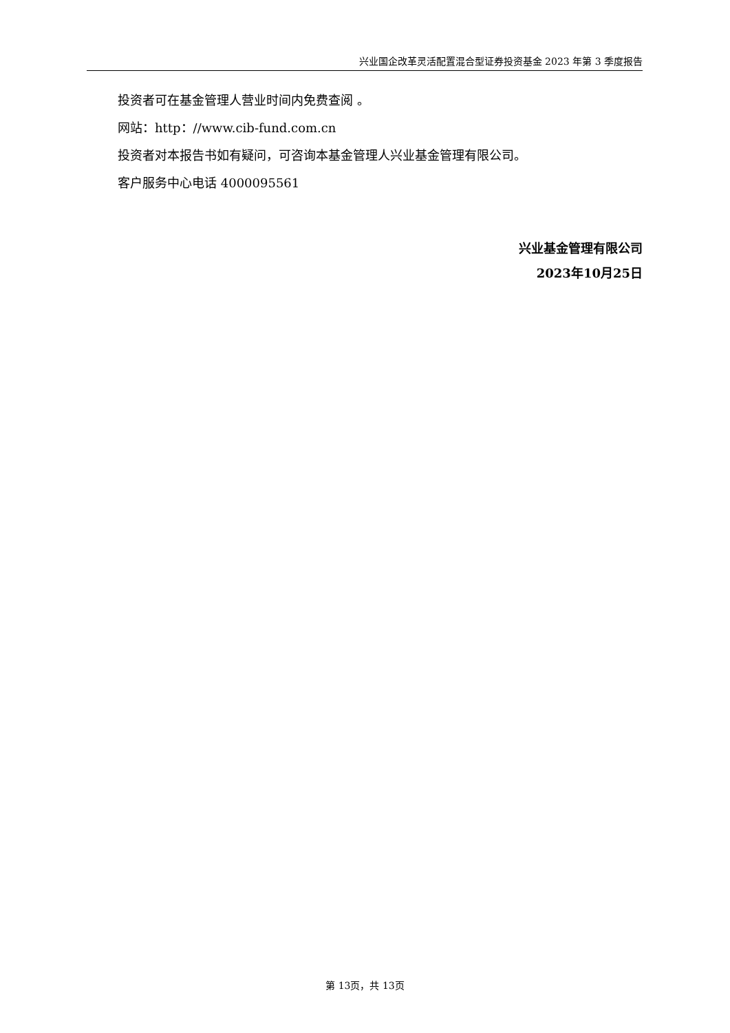兴业国企改革灵活配置混合型证券投资基金 2023 年第 3 季度报告
投资者可在基金管理人营业时间内免费查阅 。
网站：http：//www.cib-fund.com.cn
投资者对本报告书如有疑问，可咨询本基金管理人兴业基金管理有限公司。
客户服务中心电话 4000095561
兴业基金管理有限公司
2023年10月25日
第 13页，共 13页